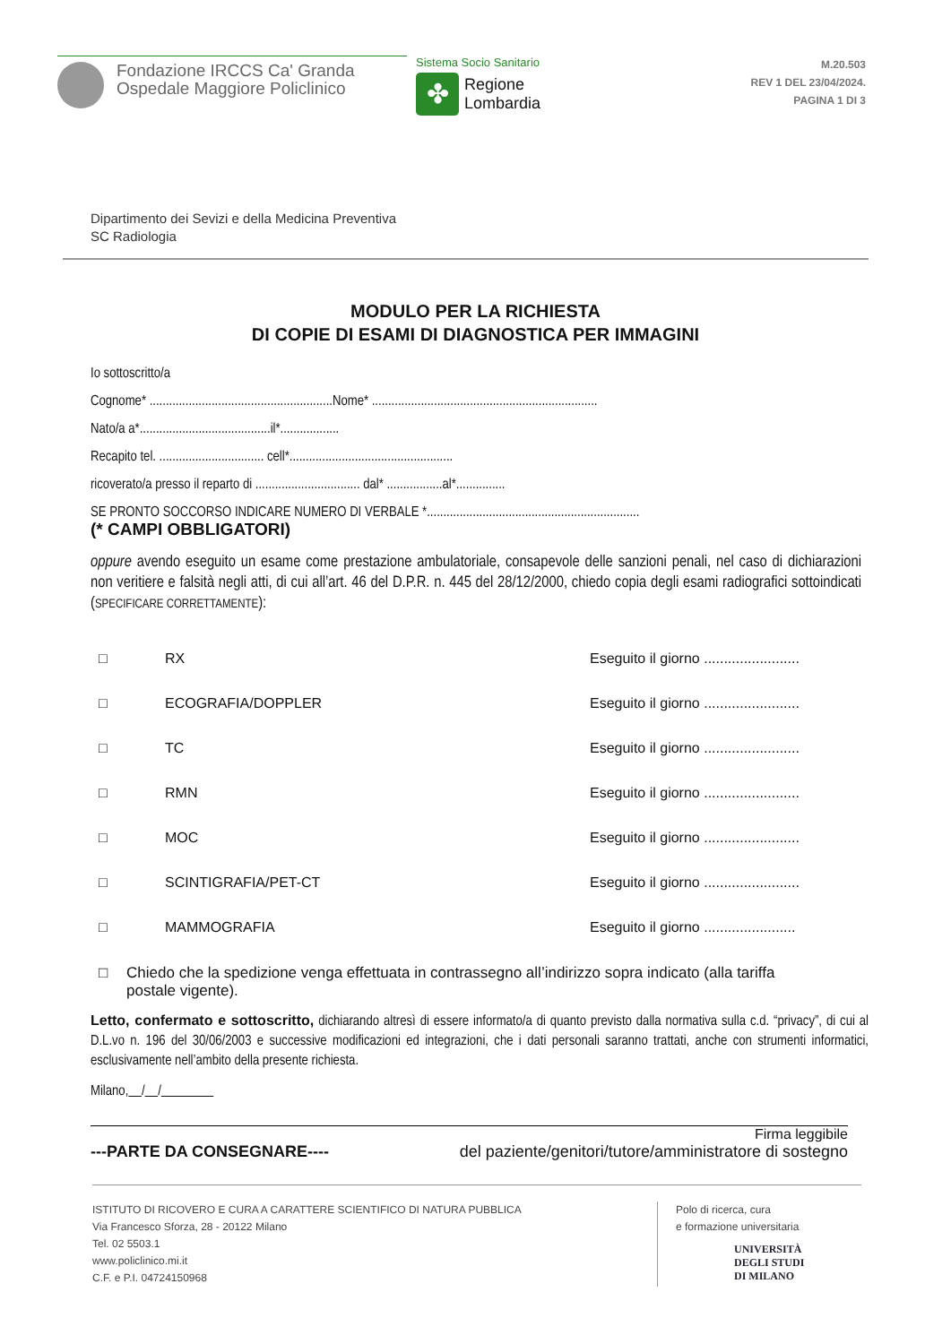Fondazione IRCCS Ca' Granda
Ospedale Maggiore Policlinico
Sistema Socio Sanitario
✤
Regione
Lombardia
M.20.503
REV 1 DEL 23/04/2024.
PAGINA 1 DI 3
Dipartimento dei Sevizi e della Medicina Preventiva
SC Radiologia
MODULO PER LA RICHIESTA
DI COPIE DI ESAMI DI DIAGNOSTICA PER IMMAGINI
Io sottoscritto/a
Cognome* ........................................................Nome* .....................................................................
Nato/a a*........................................il*..................
Recapito tel. ................................ cell*..................................................
ricoverato/a presso il reparto di ................................ dal* .................al*...............
SE PRONTO SOCCORSO INDICARE NUMERO DI VERBALE *.................................................................
(* CAMPI OBBLIGATORI)
oppure avendo eseguito un esame come prestazione ambulatoriale, consapevole delle sanzioni penali, nel caso di dichiarazioni non veritiere e falsità negli atti, di cui all’art. 46 del D.P.R. n. 445 del 28/12/2000, chiedo copia degli esami radiografici sottoindicati (SPECIFICARE CORRETTAMENTE):
□ RX Eseguito il giorno ........................
□ ECOGRAFIA/DOPPLER Eseguito il giorno ........................
□ TC Eseguito il giorno ........................
□ RMN Eseguito il giorno ........................
□ MOC Eseguito il giorno ........................
□ SCINTIGRAFIA/PET-CT Eseguito il giorno ........................
□ MAMMOGRAFIA Eseguito il giorno .......................
□ Chiedo che la spedizione venga effettuata in contrassegno all’indirizzo sopra indicato (alla tariffa postale vigente).
Letto, confermato e sottoscritto, dichiarando altresì di essere informato/a di quanto previsto dalla normativa sulla c.d. “privacy”, di cui al D.L.vo n. 196 del 30/06/2003 e successive modificazioni ed integrazioni, che i dati personali saranno trattati, anche con strumenti informatici, esclusivamente nell’ambito della presente richiesta.
Milano, / /
Firma leggibile
---PARTE DA CONSEGNARE---- del paziente/genitori/tutore/amministratore di sostegno
ISTITUTO DI RICOVERO E CURA A CARATTERE SCIENTIFICO DI NATURA PUBBLICA
Via Francesco Sforza, 28 - 20122 Milano
Tel. 02 5503.1
www.policlinico.mi.it
C.F. e P.I. 04724150968
Polo di ricerca, cura
e formazione universitaria
UNIVERSITÀ
DEGLI STUDI
DI MILANO